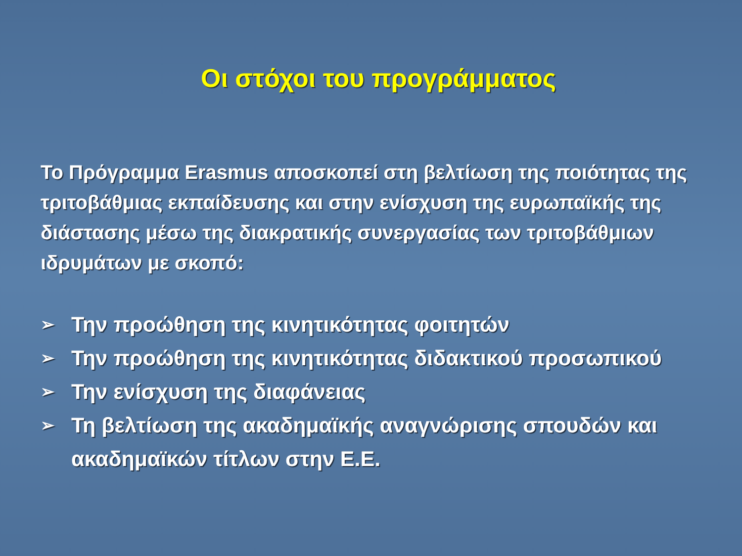Οι στόχοι του προγράμματος
Το Πρόγραμμα Erasmus αποσκοπεί στη βελτίωση της ποιότητας της τριτοβάθμιας εκπαίδευσης και στην ενίσχυση της ευρωπαϊκής της διάστασης μέσω της διακρατικής συνεργασίας των τριτοβάθμιων ιδρυμάτων με σκοπό:
➢ Την προώθηση της κινητικότητας φοιτητών
➢ Την προώθηση της κινητικότητας διδακτικού προσωπικού
➢ Την ενίσχυση της διαφάνειας
➢ Τη βελτίωση της ακαδημαϊκής αναγνώρισης σπουδών και ακαδημαϊκών τίτλων στην Ε.Ε.